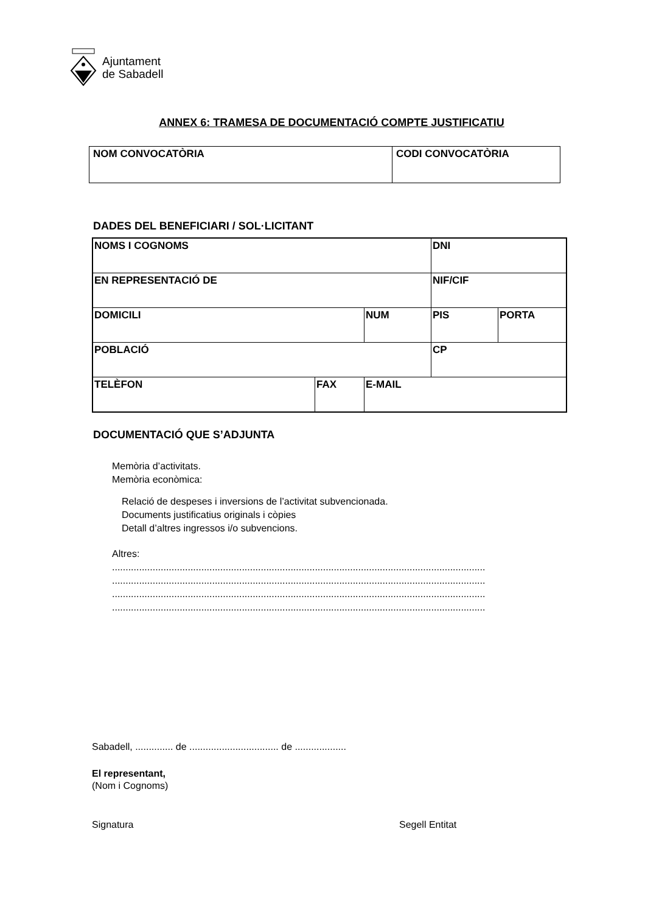Ajuntament
de Sabadell
ANNEX 6: TRAMESA DE DOCUMENTACIÓ COMPTE JUSTIFICATIU
| NOM CONVOCATÒRIA | CODI CONVOCATÒRIA |
DADES DEL BENEFICIARI / SOL·LICITANT
| NOMS I COGNOMS | | | DNI | |
| EN REPRESENTACIÓ DE | | | NIF/CIF | |
| DOMICILI | | NUM | PIS | PORTA |
| POBLACIÓ | | | CP | |
| TELÈFON | FAX | E-MAIL | | |
DOCUMENTACIÓ QUE S’ADJUNTA
Memòria d’activitats.
Memòria econòmica:
Relació de despeses i inversions de l’activitat subvencionada.
Documents justificatius originals i còpies
Detall d’altres ingressos i/o subvencions.
Altres:
..........................................................................................................................................
..........................................................................................................................................
..........................................................................................................................................
..........................................................................................................................................
Sabadell, .............. de ................................. de ...................
El representant,
(Nom i Cognoms)
Signatura Segell Entitat